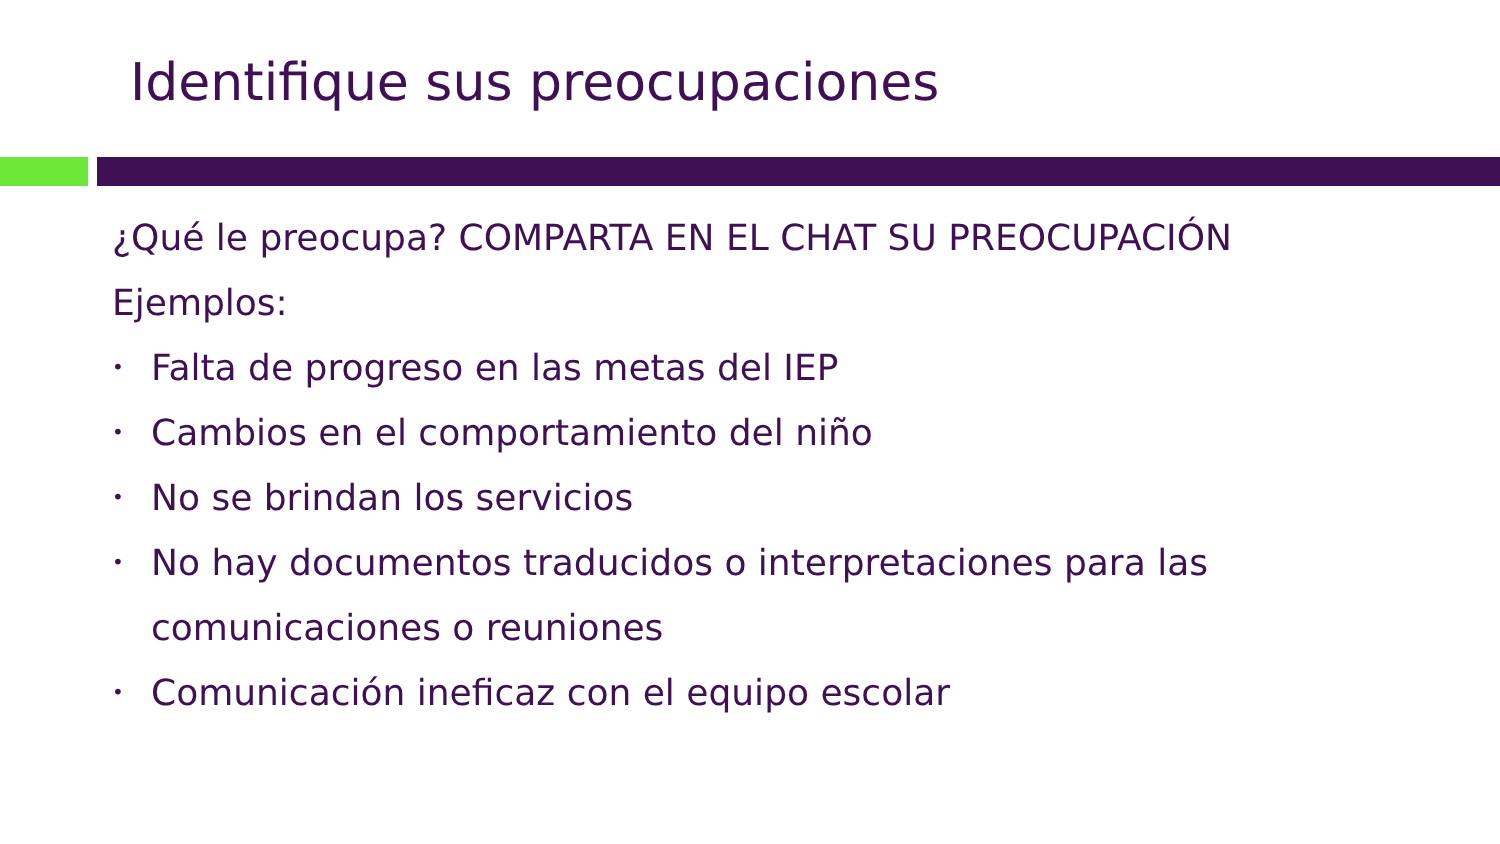Identifique sus preocupaciones
¿Qué le preocupa? COMPARTA EN EL CHAT SU PREOCUPACIÓN
Ejemplos:
• Falta de progreso en las metas del IEP
• Cambios en el comportamiento del niño
• No se brindan los servicios
• No hay documentos traducidos o interpretaciones para las comunicaciones o reuniones
• Comunicación ineficaz con el equipo escolar